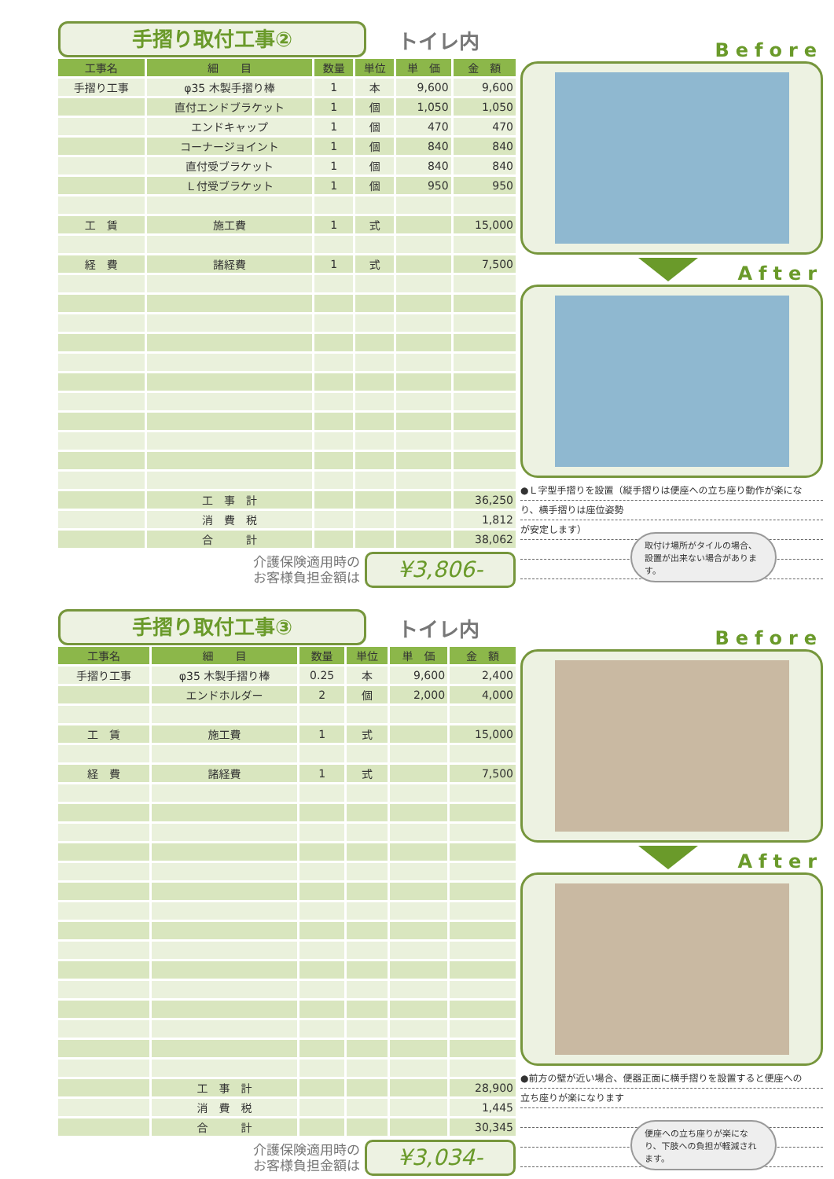手摺り取付工事②
トイレ内
| 工事名 | 細 目 | 数量 | 単位 | 単 価 | 金 額 |
| --- | --- | --- | --- | --- | --- |
| 手摺り工事 | φ35 木製手摺り棒 | 1 | 本 | 9,600 | 9,600 |
| | 直付エンドブラケット | 1 | 個 | 1,050 | 1,050 |
| | エンドキャップ | 1 | 個 | 470 | 470 |
| | コーナージョイント | 1 | 個 | 840 | 840 |
| | 直付受ブラケット | 1 | 個 | 840 | 840 |
| | Ｌ付受ブラケット | 1 | 個 | 950 | 950 |
| 工 賃 | 施工費 | 1 | 式 | | 15,000 |
| 経 費 | 諸経費 | 1 | 式 | | 7,500 |
| | 工 事 計 | | | | 36,250 |
| | 消 費 税 | | | | 1,812 |
| | 合 計 | | | | 38,062 |
介護保険適用時の
お客様負担金額は
¥3,806-
Before
After
●Ｌ字型手摺りを設置（縦手摺りは便座への立ち座り動作が楽にな
り、横手摺りは座位姿勢
が安定します）
取付け場所がタイルの場合、設置が出来ない場合があります。
手摺り取付工事③
トイレ内
| 工事名 | 細 目 | 数量 | 単位 | 単 価 | 金 額 |
| --- | --- | --- | --- | --- | --- |
| 手摺り工事 | φ35 木製手摺り棒 | 0.25 | 本 | 9,600 | 2,400 |
| | エンドホルダー | 2 | 個 | 2,000 | 4,000 |
| 工 賃 | 施工費 | 1 | 式 | | 15,000 |
| 経 費 | 諸経費 | 1 | 式 | | 7,500 |
| | 工 事 計 | | | | 28,900 |
| | 消 費 税 | | | | 1,445 |
| | 合 計 | | | | 30,345 |
介護保険適用時の
お客様負担金額は
¥3,034-
Before
After
●前方の壁が近い場合、便器正面に横手摺りを設置すると便座への
立ち座りが楽になります
便座への立ち座りが楽になり、下肢への負担が軽減されます。